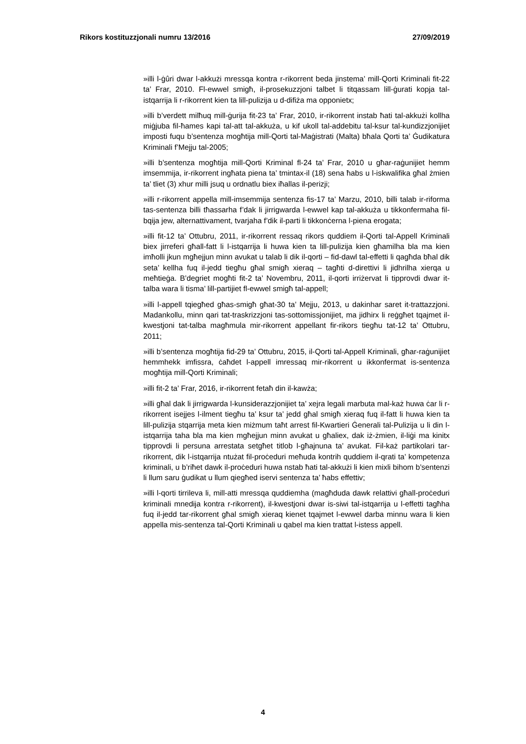Rikors kostituzzjonali numru 13/2016 27/09/2019
»illi l-ġûri dwar l-akkużi mressqa kontra r-rikorrent beda jinstema’ mill-Qorti Kriminali fit-22 ta’ Frar, 2010. Fl-ewwel smigħ, il-prosekuzzjoni talbet li titqassam lill-ġurati kopja tal-istqarrija li r-rikorrent kien ta lill-pulizija u d-difiża ma opponietx;
»illi b’verdett milħuq mill-ġurija fit-23 ta’ Frar, 2010, ir-rikorrent instab ħati tal-akkużi kollha miġjuba fil-ħames kapi tal-att tal-akkuża, u kif ukoll tal-addebitu tal-ksur tal-kundizzjonijiet imposti fuqu b’sentenza mogħtija mill-Qorti tal-Maġistrati (Malta) bħala Qorti ta’ Ġudikatura Kriminali f’Mejju tal-2005;
»illi b’sentenza mogħtija mill-Qorti Kriminal fl-24 ta’ Frar, 2010 u għar-raġunijiet hemm imsemmija, ir-rikorrent ingħata piena ta’ tmintax-il (18) sena ħabs u l-iskwalifika għal żmien ta’ tliet (3) xhur milli jsuq u ordnatlu biex iħallas il-perizji;
»illi r-rikorrent appella mill-imsemmija sentenza fis-17 ta’ Marzu, 2010, billi talab ir-riforma tas-sentenza billi tħassarha f’dak li jirrigwarda l-ewwel kap tal-akkuża u tikkonfermaha fil-bqija jew, alternattivament, tvarjaha f’dik il-parti li tikkonċerna l-piena erogata;
»illi fit-12 ta’ Ottubru, 2011, ir-rikorrent ressaq rikors quddiem il-Qorti tal-Appell Kriminali biex jirreferi għall-fatt li l-istqarrija li huwa kien ta lill-pulizija kien għamilha bla ma kien imħolli jkun mgħejjun minn avukat u talab li dik il-qorti – fid-dawl tal-effetti li qagħda bħal dik seta’ kellha fuq il-jedd tiegħu għal smigħ xieraq – tagħti d-direttivi li jidhrilha xierqa u meħtieġa. B’degriet mogħti fit-2 ta’ Novembru, 2011, il-qorti irriżervat li tipprovdi dwar it-talba wara li tisma’ lill-partijiet fl-ewwel smigħ tal-appell;
»illi l-appell tqiegħed għas-smigħ għat-30 ta’ Mejju, 2013, u dakinhar saret it-trattazzjoni. Madankollu, minn qari tat-traskrizzjoni tas-sottomissjonijiet, ma jidhirx li reġgħet tqajmet il-kwestjoni tat-talba magħmula mir-rikorrent appellant fir-rikors tiegħu tat-12 ta’ Ottubru, 2011;
»illi b’sentenza mogħtija fid-29 ta’ Ottubru, 2015, il-Qorti tal-Appell Kriminali, għar-raġunijiet hemmhekk imfissra, ċaħdet l-appell imressaq mir-rikorrent u ikkonfermat is-sentenza mogħtija mill-Qorti Kriminali;
»illi fit-2 ta’ Frar, 2016, ir-rikorrent fetaħ din il-kawża;
»illi għal dak li jirrigwarda l-kunsiderazzjonijiet ta’ xejra legali marbuta mal-każ huwa ċar li r-rikorrent isejjes l-ilment tiegħu ta’ ksur ta’ jedd għal smigħ xieraq fuq il-fatt li huwa kien ta lill-pulizija stqarrija meta kien miżmum taħt arrest fil-Kwartieri Ġenerali tal-Pulizija u li din l-istqarrija taha bla ma kien mgħejjun minn avukat u għaliex, dak iż-żmien, il-liġi ma kinitx tipprovdi li persuna arrestata setgħet titlob l-għajnuna ta’ avukat. Fil-każ partikolari tar-rikorrent, dik l-istqarrija ntużat fil-proċeduri meħuda kontrih quddiem il-qrati ta’ kompetenza kriminali, u b’riħet dawk il-proċeduri huwa nstab ħati tal-akkużi li kien mixli bihom b’sentenzi li llum saru ġudikat u llum qiegħed iservi sentenza ta’ ħabs effettiv;
»illi l-qorti tirrileva li, mill-atti mressqa quddiemha (magħduda dawk relattivi għall-proċeduri kriminali mnedija kontra r-rikorrent), il-kwestjoni dwar is-siwi tal-istqarrija u l-effetti tagħha fuq il-jedd tar-rikorrent għal smigħ xieraq kienet tqajmet l-ewwel darba minnu wara li kien appella mis-sentenza tal-Qorti Kriminali u qabel ma kien trattat l-istess appell.
4